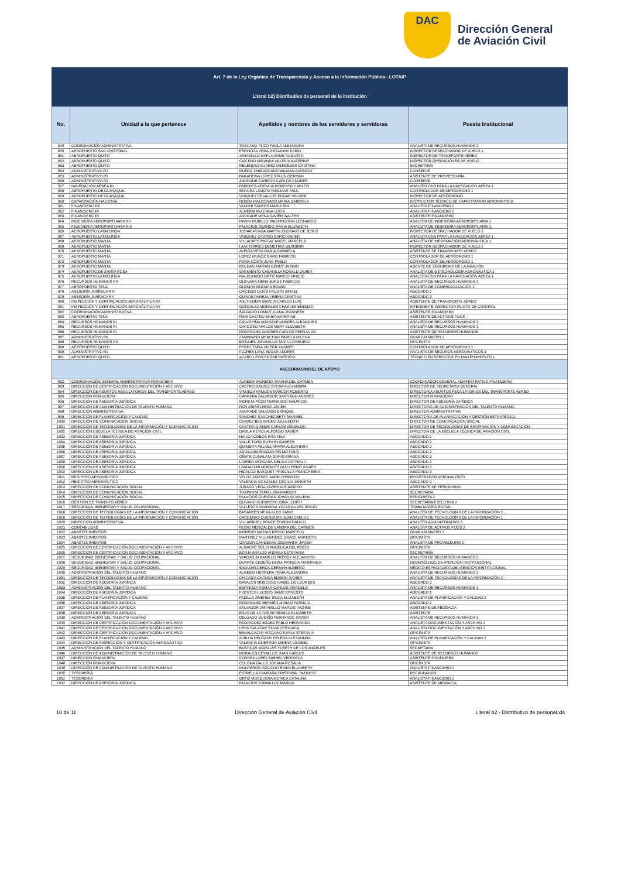DAC
Dirección General
de Aviación Civil
| Art. 7 de la Ley Orgánica de Transparencia y Acceso a la Información Pública - LOTAIP | | | |
| Literal b2) Distributivo de personal de la institución | | | |
| No. | Unidad a la que pertenece | Apellidos y nombres de los servidores y servidoras | Puesto Institucional |
| 949 | COORDINACIÓN ADMINISTRATIVA | TOSCANO POZO PAOLA ALEJANDRA | ANALISTA DE RECURSOS HUMANOS 2 |
| 950 | AEROPUERTO SAN CRISTÓBAL | ESPINOZA VERA JHOVANNY FARID | INSPECTOR DESPACHADOR DE VUELO 1 |
| 951 | AEROPUERTO QUITO | JARAMILLO MAFLA JAIME AUGUSTO | INSPECTOR DE TRANSPORTE AÉREO |
| 952 | AEROPUERTO QUITO | CAICEDO MIRANDA VALERIA KATERINE | INSPECTOR OPERACIONES DE VUELO |
| 953 | AEROPUERTO QUITO | MELENDEZ SUAREZ MERCEDES CRISTINA | SECRETARIA |
| 954 | ADMINISTRATIVO R1 | MUÑOZ CHISAGUANO WILMAN PATRICIO | CONSERJE |
| 955 | ADMINISTRATIVO R1 | BARAHONA LOPEZ STALIN GERMAN | ASISTENTE DE PROVEEDURÍA |
| 956 | ADMINISTRATIVO R1 | ANDRADE CARRION CARLOS ANDRES | CONSERJE |
| 957 | NAVEGACIÓN AÉREA RI | PAREDES ATIENCIA ROBERTO CARLOS | ANALISTA CNS PARA LA NAVEGACIÓN AÉREA 1 |
| 958 | AEROPUERTO DE GUAYAQUIL | SEGURA LAMOTA HJALMAR PAUL | CONTROLADOR DE AERÓDROMO 1 |
| 959 | AEROPUERTO DE GUAYAQUIL | VASQUEZ CEVALLOS EDGAR WILMER | INSPECTOR DE AERÓDROMO |
| 960 | CAPACITACIÓN NACIONAL | NOBOA MALDONADO MARIA GABRIELA | INSTRUCTOR TÉCNICO DE CAPACITACIÓN AERONÁUTICA |
| 961 | FINANCIERO RII | VANONI SANTOS MARIA SOL | ANALISTA FINANCIERO 2 |
| 962 | FINANCIERO RI | ALMEIDA RUIZ ANA LUCIA | ANALISTA FINANCIERO 2 |
| 963 | FINANCIERO RI | ANDRADE MENA XAVIER WALTER | ASISTENTE FINANCIERO |
| 964 | INGENIERÍA AEROPORTUARIA RII | MARIN MURILLO WASHINGTON LEONARDO | ANALISTA DE INGENIERÍA AEROPORTUARIA 1 |
| 965 | INGENIERÍA AEROPORTUARIA RIII | PALACIOS OBANDO MARIA ELIZABETH | ANALISTA DE INGENIERÍA AEROPORTUARIA 1 |
| 966 | AEROPUERTO LATACUNGA | TOBAR ATIAGA MARTIN GUSTAVO DE JESUS | INSPECTOR DESPACHADOR DE VUELO 2 |
| 967 | AEROPUERTO LATACUNGA | VASQUEZ CASTRO DARIO XAVIER | ANALISTA CNS PARA LA NAVEGACIÓN AÉREA 1 |
| 968 | AEROPUERTO MANTA | VILLACRES PINCAY ANGEL MARCELO | ANALISTA DE INFORMACIÓN AERONÁUTICA 1 |
| 969 | AEROPUERTO MANTA | LIMA TORRES DEMETRIO WLADIMIR | INSPECTOR DESPACHADOR DE VUELO 2 |
| 970 | AEROPUERTO MANTA | AVEIGA VERA MARIA GABRIELA | ASISTENTE DE TRANSPORTE AÉREO |
| 971 | AEROPUERTO MANTA | LOPEZ MUÑOZ DAVID FABRICIO | CONTROLADOR DE AERÓDROMO 1 |
| 972 | AEROPUERTO MANTA | POMA COSTA JUAN PABLO | CONTROLADOR DE AERÓDROMO 1 |
| 973 | AEROPUERTO MANTA | ROLDAN FARFAN GENNY JASMIN | AGENTE DE SEGURIDAD DE LA AVIACIÓN |
| 974 | AEROPUERTO DE SANTA ROSA | SARMIENTO CABANILLA RONALD JAVIER | ANALISTA DE METEOROLOGÍA AERONÁUTICA 1 |
| 975 | AEROPUERTO LATACUNGA | MALDONADO ORTIZ MARCO VINICIO | ANALISTA CNS PARA LA NAVEGACIÓN AÉREA 1 |
| 976 | RECURSOS HUMANOS RII | GUEVARA MENA JORGE FABRICIO | ANALISTA DE RECURSOS HUMANOS 2 |
| 977 | AEROPUERTO TENA | GUZMAN GUZMAN EDWIN | ANALISTA DE COMERCIALIZACIÓN 1 |
| 978 | ASESORÍA JURÍDICA RIII | CAICEDO OLIVO FAUSTO ISRAEL | ABOGADO 2 |
| 979 | ASESORÍA JURÍDICA RII | QUINDE PAREJA XIMENA CRISTINA | ABOGADO 3 |
| 980 | INSPECCIÓN Y CERTIFICACIÓN AERONÁUTICA RII | ANCHUNDIA GARCIA CARLOS LUIS | ASISTENTE DE TRANSPORTE AÉREO |
| 981 | INSPECCIÓN Y CERTIFICACIÓN AERONÁUTICA RII | GONZALEZ MORALES CHARLES EMIGDIO | INTENDENTE INSPECTOR PILOTO DE CONTROL |
| 982 | COORDINACIÓN ADMINISTRATIVA | SALGADO LOMAS JUANA JEANNETH | ASISTENTE FINANCIERO |
| 983 | AEROPUERTO TENA | RIOS CASTRO ERIKA KATERINE | ASISTENTE DE ACTIVOS FIJOS |
| 984 | RECURSOS HUMANOS RI | CALVOPIÑA ANDRADE ANDREA ALEJANDRA | ANALISTA DE RECURSOS HUMANOS 2 |
| 985 | RECURSOS HUMANOS RI | CARDOSO AVALOS MERY ELIZABETH | ANALISTA DE RECURSOS HUMANOS 1 |
| 986 | RECURSOS HUMANOS RI | RODRIGUEZ AMORES CARLOS FERNANDO | ASISTENTE DE RECURSOS HUMANOS |
| 987 | ADMINISTRATIVO RII | ZAMBRANO MERCHAN PAMELA MILENA | GUARDALMACÉN 1 |
| 988 | RECURSOS HUMANOS RII | BRIONES JARAMILLO TANIA CONSUELO | OFICINISTA |
| 989 | AEROPUERTO QUITO | PEREZ TAPIA VICTOR ANDRES | CONTROLADOR DE AERÓDROMO 1 |
| 990 | ADMINISTRATIVO R1 | FLORES LARA EDGAR ANDRES | ANALISTA DE SEGUROS AERONÁUTICOS 3 |
| 991 | AEROPUERTO QUITO | ACARO LEON EDGAR PATRICIO | TÉCNICO EN SERVICIOS EN MANTENIMIENTO 1 |
| ASESORIAS/NIVEL DE APOYO | | | |
| 992 | COORDINACIÓN GENERAL ADMINISTRATIVA FINANCIERA | ALMEIDA MORENO VIVIANA DEL CARMEN | COORDINADOR GENERAL ADMINISTRATIVO FINANCIERO |
| 993 | DIRECCIÓN DE CERTIFICACIÓN DOCUMENTACIÓN Y ARCHIVO | CASTRO GALVEZ SYLVIA ALEXANDRA | DIRECTOR DE SECRETARIA GENERAL |
| 994 | DIRECCIÓN DE ASUNTOS REGULATORIOS DEL TRANSPORTE AÉREO | VINUEZA ARMIJOS MARLON ROBERTO | DIRECTOR/A ASUNTOS REGULATORIOS DEL TRANSPORTE AÉREO |
| 995 | DIRECCIÓN FINANCIERA | CARRERA SALVADOR SANTIAGO ANDRES | DIRECTOR FINANCIERO |
| 996 | DIRECCIÓN DE ASESORÍA JURÍDICA | MORETA POZO FERNANDO MAURICIO | DIRECTOR DE ASESORÍA JURÍDICA |
| 997 | DIRECCIÓN DE ADMINISTRACIÓN DE TALENTO HUMANO | RON ARIAS DIEGO JAVIER | DIRECTOR/A DE ADMINISTRACIÓN DEL TALENTO HUMANO |
| 998 | DIRECCIÓN ADMINISTRATIVA | ANDRADE SALGADO ENRIQUE | DIRECTOR ADMINISTRATIVO |
| 999 | DIRECCIÓN DE PLANIFICACIÓN Y CALIDAD | SANCHEZ SANCHEZ BETY MARIBEL | DIRECTOR/A DE PLANIFICACIÓN Y GESTIÓN ESTRATÉGICA |
| 1000 | DIRECCIÓN DE COMUNICACIÓN SOCIAL | CHAVEZ BENAVIDES JULIA EDITH | DIRECTOR DE COMUNICACIÓN SOCIAL |
| 1001 | DIRECCIÓN DE TECNOLOGÍAS DE LA INFORMACIÓN Y COMUNICACIÓN | CASTRO QUINDE CARLOS OSWALDO | DIRECTOR DE TECNOLOGÍAS DE INFORMACIÓN Y COMUNICACIÓN |
| 1002 | DIRECCIÓN ESCUELA TÉCNICA DE AVIACIÓN CIVIL | DAVILA REYES ALFONSO XAVIER | DIRECTOR DE LA ESCUELA TÉCNICA DE AVIACIÓN CIVIL |
| 1003 | DIRECCIÓN DE ASESORÍA JURÍDICA | HUILCA COBOS RITA MILA | ABOGADO 2 |
| 1004 | DIRECCIÓN DE ASESORÍA JURÍDICA | VALLE TORO RUTH ELIZABETH | ABOGADO 2 |
| 1005 | DIRECCIÓN DE ASESORÍA JURÍDICA | QUIMBITA PELAEZ MAYRA ALEJANDRA | ABOGADO 2 |
| 1006 | DIRECCIÓN DE ASESORÍA JURÍDICA | AGUILA BARRAGAN TELMO ITALO | ABOGADO 2 |
| 1007 | DIRECCIÓN DE ASESORÍA JURÍDICA | OÑATE CUNALATA DORIS ARIANA | ABOGADO 3 |
| 1008 | DIRECCIÓN DE ASESORÍA JURÍDICA | LARREA VERGARA MELINA NATHALIA | ABOGADO 2 |
| 1009 | DIRECCIÓN DE ASESORÍA JURÍDICA | LANDAZURI MORALES GUILLERMO XAVIER | ABOGADO 2 |
| 1010 | DIRECCIÓN DE ASESORÍA JURÍDICA | HIDALGO BARQUET PRISCILLA FRANCHESKA | ABOGADO 3 |
| 1011 | REGISTRO AERONÁUTICO | VELOZ JIMENEZ JAIME OSWALDO | REGISTRADOR AERONÁUTICO |
| 1012 | REGISTRO AERONÁUTICO | VALENCIA GONZALEZ CECILIA JANNETH | ABOGADO 2 |
| 1013 | DIRECCIÓN DE COMUNICACIÓN SOCIAL | JURADO VEGA JAVIER ALEJANDRO | ASISTENTE DE PERIODISMO |
| 1014 | DIRECCIÓN DE COMUNICACIÓN SOCIAL | TOAPANTA TAPIA LIDIA MARGOT | SECRETARIA |
| 1015 | DIRECCIÓN DE COMUNICACIÓN SOCIAL | PALACIOS GUEVARA JOHANNA MALENA | PERIODISTA 2 |
| 1016 | GESTIÓN DE TRÁNSITO AÉREO | QUIJANO GUERRERO GINA JUDITH | SECRETARIA EJECUTIVA 2 |
| 1017 | SEGURIDAD, BIENESTAR Y SALUD OCUPACIONAL | VALLEJO CABADIANA YOLANDA DEL ROCIO | TRABAJADORA SOCIAL |
| 1018 | DIRECCIÓN DE TECNOLOGÍAS DE LA INFORMACIÓN Y COMUNICACIÓN | BASANTES MEJIA ALDO FABIO | ANALISTA DE TECNOLOGÍAS DE LA INFORMACIÓN 3 |
| 1019 | DIRECCIÓN DE TECNOLOGÍAS DE LA INFORMACIÓN Y COMUNICACIÓN | CARDENAS QUENGUAN JUAN CARLOS | ANALISTA DE TECNOLOGÍAS DE LA INFORMACIÓN 1 |
| 1020 | DIRECCIÓN ADMINISTRATIVA | VILLARRUEL PONCE EDISON DANILO | ANALISTA ADMINISTRATIVO 3 |
| 1021 | CONTABILIDAD | RUBIO MERIZALDE SANDRA DEL CARMEN | ANALISTA DE ACTIVOS FIJOS 2 |
| 1022 | ABASTECIMIENTOS | MORENO MACIAS RENZO MARCELO | GUARDALMACÉN 1 |
| 1023 | ABASTECIMIENTOS | MARTINEZ VILLAGOMEZ GRACE MARGOTH | OFICINISTA |
| 1024 | ABASTECIMIENTOS | GARZON CARDENAS GEOVANNY JAVIER | ANALISTA DE PROVEEDURIA 2 |
| 1025 | DIRECCIÓN DE CERTIFICACIÓN DOCUMENTACIÓN Y ARCHIVO | ALMACHE SOLIS ANGELICA DEL ROCIO | OFICINISTA |
| 1026 | DIRECCIÓN DE CERTIFICACIÓN DOCUMENTACIÓN Y ARCHIVO | BORJA ARAUJO ANDREA ESTEFANIA | SECRETARIA |
| 1027 | SEGURIDAD, BIENESTAR Y SALUD OCUPACIONAL | VARGAS JARAMILLO FREDDY ALEJANDRO | ANALISTA DE RECURSOS HUMANOS 2 |
| 1028 | SEGURIDAD, BIENESTAR Y SALUD OCUPACIONAL | DUARTE CEDEÑO DORA PATRICIA FERNANDA | ODONTÓLOGO DE ATENCIÓN INSTITUCIONAL |
| 1029 | SEGURIDAD, BIENESTAR Y SALUD OCUPACIONAL | SALAZAR CERDA GERMAN ALBERTO | MÉDICO ESPECIALISTA DE ATENCIÓN INSTITUCIONAL |
| 1030 | ADMINISTRACIÓN DEL TALENTO HUMANO | ALMEIDA HERRERA TANIA ALEJANDRA | ANALISTA DE RECURSOS HUMANOS 2 |
| 1031 | DIRECCIÓN DE TECNOLOGÍAS DE LA INFORMACIÓN Y COMUNICACIÓN | CHICAIZA CHAUCA EDISON XAVIER | ANALISTA DE TECNOLOGÍAS DE LA INFORMACIÓN 2 |
| 1032 | DIRECCIÓN DE ASESORÍA JURÍDICA | DAVALOS MOSCOSO ISABEL DE LOURDES | ABOGADO 3 |
| 1033 | ADMINISTRACIÓN DEL TALENTO HUMANO | ESPINOZA ROMAN CARLOS MARCELO | ANALISTA DE RECURSOS HUMANOS 1 |
| 1034 | DIRECCIÓN DE ASESORÍA JURÍDICA | FUENTES LUCERO JAIME ERNESTO | ABOGADO 1 |
| 1035 | DIRECCIÓN DE PLANIFICACIÓN Y CALIDAD | PADILLA JIMENEZ SILVIA ELIZABETH | ANALISTA DE PLANIFICACIÓN Y CALIDAD 2 |
| 1036 | DIRECCIÓN DE ASESORÍA JURÍDICA | RODRIGUEZ BERMEO MIRIAM PATRICIA | ABOGADO 2 |
| 1037 | DIRECCIÓN DE ASESORÍA JURÍDICA | SALVADOR JARAMILLO MARGIE IVONNE | ASISTENTE DE ABOGACÍA |
| 1038 | DIRECCIÓN DE ASESORÍA JURÍDICA | EGAS DE LA TORRE MONICA ELIZABETH | ASISTENTE |
| 1039 | ADMINISTRACIÓN DEL TALENTO HUMANO | DELGADO GUDIÑO FERNANDO XAVIER | ANALISTA DE RECURSOS HUMANOS 3 |
| 1040 | DIRECCIÓN DE CERTIFICACIÓN DOCUMENTACIÓN Y ARCHIVO | RODRIGUEZ EGUEZ PABLO HERNANDO | ANALISTA DOCUMENTACIÓN Y ARCHIVO 2 |
| 1041 | DIRECCIÓN DE CERTIFICACIÓN DOCUMENTACIÓN Y ARCHIVO | LEON SALAZAR SILVIA VERONICA | ANALISTA DOCUMENTACIÓN Y ARCHIVO 2 |
| 1042 | DIRECCIÓN DE CERTIFICACIÓN DOCUMENTACIÓN Y ARCHIVO | BENALCAZAR VIZCAINO KARLA STEFANIA | OFICINISTA |
| 1043 | DIRECCIÓN DE PLANIFICACIÓN Y CALIDAD | ALBUJA DELGADO HELENA ALEXANDRA | ANALISTA DE PLANIFICACIÓN Y CALIDAD 2 |
| 1044 | DIRECCIÓN DE INSPECCIÓN Y CERTIFICACIÓN AERONÁUTICA | VALENCIA GUERRON MIREYA CECIBEL | OFICINISTA |
| 1045 | ADMINISTRACIÓN DEL TALENTO HUMANO | BASTIDAS MORALES YUSETH DE LOS ANGELES | SECRETARIA |
| 1046 | DIRECCIÓN DE ADMINISTRACIÓN DE TALENTO HUMANO | MORALES CEVALLOS JUAN CARLOS | ASISTENTE DE RECURSOS HUMANOS |
| 1047 | DIRECCIÓN FINANCIERA | CORREA LOPEZ MISHEL VERONICA | ASISTENTE FINANCIERO |
| 1048 | DIRECCIÓN FINANCIERA | COLOMA GALLO JOHANA ROSALIA | OFICINISTA |
| 1049 | DIRECCIÓN DE ADMINISTRACIÓN DE TALENTO HUMANO | MONTEROS VIZCAINO ERIKA ELIZABETH | ANALISTA FINANCIERO 2 |
| 1050 | TESORERÍA | ESTRELLA CAMPAÑA CRISTOBAL PATRICIO | RECAUDADOR |
| 1051 | TESORERÍA | ORTIZ MOSQUERA MONICA CATALINA | ANALISTA FINANCIERO 2 |
| 1052 | DIRECCIÓN DE ASESORÍA JURÍDICA | PALACIOS ZUMBA LUZ MARINA | ASISTENTE DE ABOGACÍA |
10 de 11 Dirección General de Aviación Civil Literal b2.- Distributivo de personal.xls